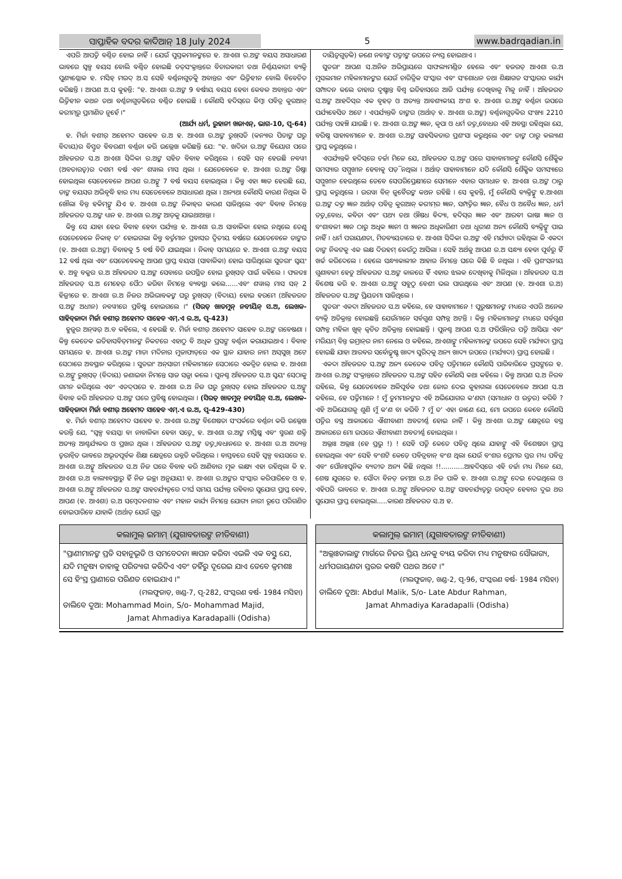ସାପ୍ତାହିକ ବଦର କାଦିଆନ୍ 18 July 2024 5 www.badrqadian.in
ଏପରି ଆପତ୍ତି ବର୍ଣ୍ଣିତ ହୋଇ ନାହିଁ । ଯେଉଁ ପୁସ୍ତକମାନଙ୍କରେ ହ. ଆଏଶା ର.ଅଙ୍କ ବୟସ ଅସାଧାରଣ ଭାବରେ ସ୍ୱଳ୍ପ ବୟସ ବୋଲି ବର୍ଣ୍ଣିତ ହୋଇଛି ତତ୍‌ସଂକ୍ରାନ୍ତରେ ବିଚାରକାରୀ ତଥା ନିର୍ଣ୍ଣୟକାରୀ ବ୍ୟକ୍ତି ପୁଣ୍ୟଶ୍ଳୋକ ହ. ମସିହ୍ ମଉଦ୍ ଅ.ସ ସେହି ବର୍ଣ୍ଣନାଗୁଡ଼ିକୁ ଅବାନ୍ତର ଏବଂ ଭିତ୍ତିହୀନ ବୋଲି ବିବେଚିତ କରିଛନ୍ତି । ଆପଣ ଅ.ସ କୁହନ୍ତି: "ହ. ଆଏଶା ର.ଅଙ୍କ 9 ବର୍ଷୀୟ ବୟସ ହେବା କେବଳ ଅବାନ୍ତର ଏବଂ ଭିତ୍ତିହୀନ କଥନ ତଥା ବର୍ଣ୍ଣନାଗୁଡ଼ିକରେ ବର୍ଣ୍ଣିତ ହୋଇଛି । କୌଣସି ହଦିସ୍‌ରେ କିମ୍ବା ପବିତ୍ର କୁରଆନ୍ କରୀମ୍‌ରୁ ପ୍ରମାଣିତ ନୁହେଁ ।"
(ଆର୍ଯ୍ୟ ଧର୍ମ, ରୁହାନୀ ଖଜାଏନ୍, ଭାଗ-10, ପୃ-64)
ହ. ମିର୍ଜା ବଶୀର୍ ଅହେମଦ ସାହେବ ର.ଅ ହ. ଆଏଶା ର.ଅଙ୍କ ରୁଖ୍‌ସତି (କନ୍ୟାର ପିତାଙ୍କ ଘରୁ ବିଦାୟ)ର ବିସ୍ତୃତ ବିବରଣୀ ବର୍ଣ୍ଣନା କରି ଉଲ୍ଲେଖ କରିଛନ୍ତି ଯେ: "ହ. ଖଦିଜା ର.ଅଙ୍କ ବିୟୋଗ ପରେ ଆଁହଜରତ ସ.ଅ ଆଏଶା ସିଦ୍ଦିକା ର.ଅଙ୍କ ସହିତ ବିବାହ କରିଥିଲେ । ସେହି ସନ୍ ହେଉଛି ନବୱୀ (ଅବତାରତ୍ୱ)ର ଦଶମ ବର୍ଷ ଏବଂ ଶୱାଲ ମାସ ଥିଲା । ଯେତେବେଳେ ହ. ଆଏଶା ର.ଅଙ୍କ ରିଷ୍ତା ହୋଇଥିଲା ସେତେବେଳେ ଆପଣ ର.ଅଙ୍କୁ 7 ବର୍ଷ ବୟସ ହୋଇଥିଲା । କିନ୍ତୁ ଏହା ଜ୍ଞାତ ହେଉଛି ଯେ, ତାଙ୍କ ବୟସର ଅଭିବୃଦ୍ଧି ହାର ମଧ୍ୟ ସେତେବେଳେ ଅସାଧାରଣ ଥିଲା । ଅନ୍ୟଥା କୌଣସି କାରଣ ନିଥିଲା କି ଖୌଲା ବିନ୍ତ୍ ହକିମ୍‌ଙ୍କୁ ଯିଏ ହ. ଆଏଶା ର.ଅଙ୍କ ନିକାହ୍‌ର କାରଣ ସାଜିଥିଲେ ଏବଂ ବିବାହ ନିମନ୍ତେ ଆଁହଜରତ ସ.ଅଙ୍କ ଧ୍ୟାନ ହ. ଆଏଶା ର.ଅଙ୍କ ଆଡ଼କୁ ଯାଇଥାଆନ୍ତା ।
କିନ୍ତୁ ସେ ଯାହା ହେଉ ବିବାହ ହେବା ପର୍ଯ୍ୟନ୍ତ ହ. ଆଏଶା ର.ଅ ସାବାଳିକା ହୋଇ ନଥିଲେ ତେଣୁ ସେତେବେଳେ ନିକାହ୍ ତ' ହୋଇଗଲା କିନ୍ତୁ ବର୍ତ୍ତମାନ ପ୍ରବାସର ଦ୍ୱିତୀୟ ବର୍ଷରେ ଯେତେବେଳେ ତାଙ୍କର (ହ. ଆଏଶା ର.ଅଙ୍କ) ବିବାହକୁ 5 ବର୍ଷ ବିତି ଯାଇଥିଲା । ନିକାହ୍ ସମୟରେ ହ. ଆଏଶା ର.ଅଙ୍କ ବୟସ 12 ବର୍ଷ ଥିଲା ଏବଂ ସେତେବେଳକୁ ଆପଣ ପ୍ରାପ୍ତ ବୟସା (ସାବାଳିକା) ହୋଇ ସାରିଥିଲେ। ସୁତରାଂ ସ୍ୱୟଂ ହ. ଅବୁ ବକ୍କର ର.ଅ ଆଁହଜରତ ସ.ଅଙ୍କ ସେବାରେ ଉପସ୍ଥିତ ହୋଇ ରୁଖ୍‌ସତ୍ ପାଇଁ କହିଲେ । ଫଳତଃ ଆଁହଜରତ୍ ସ.ଅ ମେହେର୍ ପୈଠ କରିବା ନିମନ୍ତେ ବ୍ୟବସ୍ଥା କଲେ......ଏବଂ ଶୱାଲ୍ ମାସ ସନ୍ 2 ହିଜ୍ରୀରେ ହ. ଆଏଶା ର.ଅ ନିଜର ଅଭିଭାବକଙ୍କ ଘରୁ ରୁଖ୍‌ସତ୍ (ବିଦାୟ) ହୋଇ ହରମେ (ଆଁହଜରତ ସ.ଅଙ୍କ ଅଧୀନ) ନବୱୀରେ ପ୍ରବିଷ୍ଟ ହୋଇଗଲେ ।" (ସିରତ୍ ଖାତମୁନ୍ ନବୀୟିନ୍ ସ.ଅ, ଲେଖକ-ସାହିବ୍‌ଜାଦା ମିର୍ଜା ବଶୀର୍ ଅହେମଦ ସାହେବ ଏମ୍.ଏ ର.ଅ, ପୃ-423)
ହୁଜୁର ଅନ୍‌ୱର୍ ଅ.ବ କହିଲେ, ଏ ହେଉଛି ହ. ମିର୍ଜା ବଶୀର୍ ଅହେମଦ ସାହେବ ର.ଅଙ୍କ ଗବେଷଣା । କିନ୍ତୁ କେତେକ ଇତିହାସବିତ୍‌ମାନଙ୍କ ନିକଟରେ ଏହାଠୁ ବି ଅଧିକ ପ୍ରସଙ୍ଗ ବର୍ଣ୍ଣନା କରାଯାଇଥାଏ । ବିବାହ ସମୟରେ ହ. ଆଏଶା ର.ଅଙ୍କ ମାତା ମଦିନାର ମୁଜାଫାତ୍‌ରେ ଏକ ସ୍ଥାନ ଯାହାର ନାମ ଅସ୍‌ସୁଖ୍ ଅଟେ ସେଠାରେ ଅବସ୍ଥାନ କରିଥିଲେ । ସୁତରାଂ ଅନ୍‌ସାରୀ ମହିଳାମାନେ ସେଠାରେ ଏକତ୍ରିତ ହୋଇ ହ. ଆଏଶା ର.ଅଙ୍କୁ ରୁଖ୍‌ସତ୍ (ବିଦାୟ) ଜଣାଇବା ନିମନ୍ତେ ସାଜ ସଜ୍ଜା କଲେ । ପୁନଶ୍ଚ ଆଁହଜରତ ସ.ଅ ସ୍ୱୟଂ ସେଠାକୁ ଗମନ କରିଥିଲେ ଏବଂ ଏତଦ୍‌ପରେ ହ. ଆଏଶା ର.ଅ ନିଜ ଘରୁ ରୁଖ୍‌ସତ୍ ହୋଇ ଆଁହଜରତ ସ.ଅଙ୍କୁ ବିବାହ କରି ଆଁହଜରତ ସ.ଅଙ୍କ ଘରେ ପ୍ରବିଷ୍ଟ ହୋଇଥିଲା । (ସିରତ୍ ଖାତମୁନ୍ ନବୀୟିନ୍ ସ.ଅ, ଲେଖକ-ସାହିବ୍‌ଜାଦା ମିର୍ଜା ବଶୀର୍ ଅହେମଦ ସାହେବ ଏମ୍.ଏ ର.ଅ, ପୃ-429-430)
ହ. ମିର୍ଜା ବଶୀର୍ ଅହେମଦ ସାହେବ ହ. ଆଏଶା ର.ଅଙ୍କ ବିଶେଷତା ସଂପର୍କରେ ବର୍ଣ୍ଣନା କରି ଉଲ୍ଲେଖ କରନ୍ତି ଯେ, "ସ୍ୱଳ୍ପ ବୟସ୍କା ବା ନାବାଳିକା ହେବା ସତ୍ତ୍ୱେ ହ. ଆଏଶା ର.ଅଙ୍କ ମସ୍ତିଷ୍କ ଏବଂ ସ୍ମରଣ ଶକ୍ତି ଅତ୍ୟନ୍ତ ଆଶ୍ଚର୍ଯ୍ୟକର ଓ ପ୍ରଖର ଥିଲା । ଆଁହଜରତ ସ.ଅଙ୍କ ତତ୍ତ୍ୱାବଧାନରେ ହ. ଆଏଶା ର.ଅ ଅତ୍ୟନ୍ତ ତ୍ୱରାନ୍ୱିତ ଭାବରେ ଅଭୂତପୂର୍ବକ ଶିକ୍ଷା କ୍ଷେତ୍ରରେ ଉନ୍ନତି କରିଥିଲେ । ବାସ୍ତବରେ ସେହି ସ୍ୱଳ୍ପ ବୟସରେ ହ. ଆଏଶା ର.ଅଙ୍କୁ ଆଁହଜରତ ସ.ଅ ନିଜ ଘରେ ବିବାହ କରି ଆଣିବାର ମୂଳ ଲକ୍ଷ୍ୟ ଏହା ରହିଥିଲା କି ହ. ଆଏଶା ର.ଅ ବାଲ୍ୟାବସ୍ଥାରୁ ହିଁ ନିଜ ଇଚ୍ଛା ଅନୁଯାୟୀ ହ. ଆଏଶା ର.ଅଙ୍କର ସଂସ୍କାର କରିପାରିବେ ଓ ହ. ଆଏଶା ର.ଅଙ୍କୁ ଆଁହଜରତ ସ.ଅଙ୍କ ସାହଚର୍ଯ୍ୟତ୍ୱରେ ଦୀର୍ଘ ସମୟ ପର୍ଯ୍ୟନ୍ତ ରହିବାର ସୁଯୋଗ ପ୍ରାପ୍ତ ହେବ, ଆପଣ (ହ. ଆଏଶା) ର.ଅ ସମ୍ବେଦନଶୀଳ ଏବଂ ମହାନ କାର୍ଯ୍ୟ ନିମନ୍ତେ ଯୋଗ୍ୟ ନାରୀ ରୂପେ ପରିଗଣିତ ହୋଇପାରିବେ ଯାହାକି (ଅର୍ଥାତ୍ ଯେଉଁ ଗୁରୁ
ଦାୟିତ୍ୱଗୁଡ଼ିକ) ଜଣେ ନବୀଙ୍କ ପତ୍ନୀଙ୍କ ଉପରେ ନ୍ୟସ୍ତ ହୋଇଥାଏ ।
ସୁତରାଂ ଆପଣ ସ.ଅନିଜ ଅଭିପ୍ରାୟରେ ସାଫଲ୍ୟମଣ୍ଡିତ ହେଲେ ଏବଂ ହଜରତ୍ ଆଏଶା ର.ଅ ମୁସଲମାନ ମହିଳାମାନଙ୍କର ଯେଉଁ ଚାରିତ୍ରିକ ସଂସ୍କାର ଏବଂ ସଂଶୋଧନ ତଥା ଶିକ୍ଷାଗତ ସଂସ୍କାରର କାର୍ଯ୍ୟ ସମ୍ପାଦନ କଲେ ତାହାର ଦୃଷ୍ଟାନ୍ତ ବିଶ୍ୱ ଇତିହାସରେ ଆଜି ପର୍ଯ୍ୟନ୍ତ ଦେଖିବାକୁ ମିଳୁ ନାହିଁ । ଆଁହଜରତ ସ.ଅଙ୍କ ଆହଦିସ୍‌ର ଏକ ବୃହତ୍ ଓ ଅତ୍ୟନ୍ତ ଆବଶ୍ୟକୀୟ ଅଂଶ ହ. ଆଏଶା ର.ଅଙ୍କ ବର୍ଣ୍ଣନା ଉପରେ ପର୍ଯ୍ୟବେସିତ ଅଟେ । ଏପର୍ଯ୍ୟନ୍ତକି ତାଙ୍କର (ଅର୍ଥାତ୍ ହ. ଆଏଶା ର.ଅଙ୍କ) ବର୍ଣ୍ଣନାଗୁଡ଼ିକର ସଂଖ୍ୟା 2210 ପର୍ଯ୍ୟନ୍ତ ପହଞ୍ଚି ଯାଉଛି । ହ. ଆଏଶା ର.ଅଙ୍କ ଜ୍ଞାନ, କୃପା ଓ ଧର୍ମ ତତ୍ତ୍ୱବୋଧର ଏହି ଅବସ୍ଥା ରହିଥିଲା ଯେ, ବରିଷ୍ଠ ସାହାବାମାନେ ହ. ଆଏଶା ର.ଅଙ୍କ ସାହସିକତାର ପ୍ରଶଂସା କରୁଥିଲେ ଏବଂ ତାଙ୍କ ଠାରୁ କଲ୍ୟାଣ ପ୍ରାପ୍ତ କରୁଥିଲେ ।
ଏପର୍ଯ୍ୟନ୍ତକି ହଦିସ୍‌ରେ ଚର୍ଚ୍ଚା ମିଳେ ଯେ, ଆଁହଜରତ ସ.ଅଙ୍କ ପରେ ସାହାବାମାନଙ୍କୁ କୌଣସି ଶୈକ୍ଷିକ ସମସ୍ୟାର ସମ୍ମୁଖୀନ ହେବାକୁ ପଡ଼ି ନଥିଲା । ଅର୍ଥାତ୍ ସାହାବାମାନେ ଯଦି କୌଣସି ଶୈକ୍ଷିକ ସମସ୍ୟାରେ ସମ୍ମୁଖୀନ ହେଉଥିଲେ ତେବେ ସେପରିପ୍ରେକ୍ଷୀରେ ସେମାନେ ଏହାର ସମାଧାନ ହ. ଆଏଶା ର.ଅଙ୍କ ଠାରୁ ପ୍ରାପ୍ତ କରୁଥିଲେ । ଉରୱା ବିନ୍ ଜୁବୈରଙ୍କ କଥନ ରହିଛି । ସେ କୁହନ୍ତି, ମୁଁ କୌଣସି ବ୍ୟକ୍ତିଙ୍କୁ ହ.ଆଏଶା ର.ଅଙ୍କ ଦତ୍ତ ଜ୍ଞାନ ଅର୍ଥାତ୍ ପବିତ୍ର କୁରଆନ୍ କରୀମ୍‌ର ଜ୍ଞାନ, ସମ୍ପତ୍ତିର ଜ୍ଞାନ, ବୈଧ ଓ ଅବୈଧ ଜ୍ଞାନ, ଧର୍ମ ତତ୍ତ୍ୱବୋଧ, କବିତା ଏବଂ ପଥ୍ୟ ତଥା ଔଷଧ ବିଦ୍ୟା, ହଦିସ୍‌ର ଜ୍ଞାନ ଏବଂ ଆରବୀ ଭାଷା ଜ୍ଞାନ ଓ ବଂଶାବଳୀ ଜ୍ଞାନ ଠାରୁ ଅଧିକ ଜ୍ଞାନୀ ଓ ଜ୍ଞାନର ଅଧିକାରିଣୀ ତଥା ଧୂରୀଣ ଅନ୍ୟ କୌଣସି ବ୍ୟକ୍ତିଙ୍କୁ ପାଇ ନାହିଁ । ଧର୍ମ ପରାୟଣତା, ମିତବ୍ୟୟତାରେ ହ. ଆଏଶା ସିଦ୍ଦିକା ର.ଅଙ୍କ ଏହି ମର୍ଯ୍ୟାଦା ରହିଥିଲା କି ଏକଦା ତାଙ୍କ ନିକଟକୁ ଏକ ଲକ୍ଷ ଦିରହମ୍ କେଉଁଠୁ ଆସିଲା । ସେହି ଅର୍ଥକୁ ଆପଣ ର.ଅ ସନ୍ଧ୍ୟା ହେବା ପୂର୍ବରୁ ହିଁ ଖର୍ଚ୍ଚ କରିଦେଲେ । ହେଲେ ସନ୍ଧ୍ୟାକାଳୀନ ଆହାର ନିମନ୍ତେ ଘରେ କିଛି ବି ନଥିଲା । ଏହି ପ୍ରଶଂସନୀୟ ଗୁଣାବଳୀ ହେତୁ ଆଁହଜରତ ସ.ଅଙ୍କ କାଳରେ ହିଁ ଏହାର ଝଲକ ଦେଖିବାକୁ ମିଳିଥିଲା । ଆଁହଜରତ ସ.ଅ ବିଶେଷ କରି ହ. ଆଏଶା ର.ଅଙ୍କୁ ସବୁଠୁ ବେଶୀ ଭଲ ପାଉଥିଲେ ଏବଂ ଆପଣ (ହ. ଆଏଶା ର.ଅ) ଆଁହଜରତ ସ.ଅଙ୍କ ପ୍ରିୟତମା ସାଜିଥିଲେ ।
ସୁତରାଂ ଏକଦା ଆଁହଜରତ ସ.ଅ କହିଲେ, ହେ ସାହାବାମାନେ ! ପୁରୁଷମାନଙ୍କ ମଧ୍ୟରେ ଏପରି ଅନେକ ବ୍ୟକ୍ତି ଅତିକ୍ରାନ୍ତ ହୋଇଛନ୍ତି ଯେଉଁମାନେ ସର୍ବଗୁଣ ସମ୍ପନ୍ନ ଅଟନ୍ତି । କିନ୍ତୁ ମହିଳାମାନଙ୍କ ମଧ୍ୟରେ ସର୍ବଗୁଣ ସମ୍ପନ୍ନ ମହିଳା ଖୁବ୍ କ୍ୱଚିତ ଅତିକ୍ରାନ୍ତ ହୋଇଛନ୍ତି । ପୁନଶ୍ଚ ଆପଣ ସ.ଅ ଫରିଔନ୍‌ର ପତ୍ନି ଆସିୟା ଏବଂ ମରିୟମ୍ ବିନ୍ତ୍ ଇମ୍ରାନ୍‌ର ନାମ ନେଲେ ଓ କହିଲେ, ଆଏଶାଙ୍କୁ ମହିଳାମାନଙ୍କ ଉପରେ ସେହି ମର୍ଯ୍ୟାଦା ପ୍ରାପ୍ତ ହୋଇଛି ଯାହା ଆରବର ସର୍ବୋତ୍କୃଷ୍ଟ ଖାଦ୍ୟ ସୁରିଦ୍‌କୁ ଅନ୍ୟ ଖାଦ୍ୟ ଉପରେ (ମର୍ଯ୍ୟାଦା) ପ୍ରାପ୍ତ ହୋଇଛି ।
ଏକଦା ଆଁହଜରତ ସ.ଅଙ୍କ ଅନ୍ୟ କେତେକ ପବିତ୍ର ପତ୍ନିମାନେ କୌଣସି ପାରିବାରିକେ ପ୍ରସଙ୍ଗରେ ହ. ଆଏଶା ର.ଅଙ୍କ ସଂକ୍ରାନ୍ତରେ ଆଁହଜରତ ସ.ଅଙ୍କ ସହିତ କୌଣସି କଥା କହିଲେ । କିନ୍ତୁ ଆପଣ ସ.ଅ ନିରବ ରହିଲେ, କିନ୍ତୁ ଯେତେବେଳେ ଅଳିପୂର୍ବକ ତଥା ଜୋର ଦେଇ କୁହାଗଲା ସେତେବେଳେ ଆପଣ ସ.ଅ କହିଲେ, ହେ ପତ୍ନିମାନେ ! ମୁଁ ତୁମମାନଙ୍କର ଏହି ଅଭିଯୋଗର କ'ଣଟା (ସମାଧାନ ଓ ଉତ୍ତର) କରିବି ? ଏହି ଅଭିଯୋଗକୁ ଶୁଣି ମୁଁ କ'ଣ ବା କରିବି ? ମୁଁ ତ' ଏହା ଜାଣେ ଯେ, ମୋ ଉପରେ କେବେ କୌଣସି ପତ୍ନିର ବସ୍ତ୍ର ଆକାରରେ ଐଶୀବାଣୀ ଅବତୀର୍ଣ୍ଣ ହୋଇ ନାହିଁ । କିନ୍ତୁ ଆଏଶା ର.ଅଙ୍କ କ୍ଷେତ୍ରରେ ବସ୍ତ୍ର ଆକାରରେ ମୋ ଉପରେ ଐଶୀବାଣୀ ଅବତୀର୍ଣ୍ଣ ହୋଇଥିଲା ।
ଅଲ୍ଲାଃ ଅଲ୍ଲାଃ (ହେ ପ୍ରଭୁ !) ! ସେହି ପତ୍ନି କେତେ ପବିତ୍ର ଥିଲେ ଯାହାଙ୍କୁ ଏହି ବିଶେଷତା ପ୍ରାପ୍ତ ହୋଇଥିଲା ଏବଂ ସେହି ବଂଶଟି କେଡ଼େ ପବିତ୍ରବାନ୍ ବଂଶ ଥିଲା ଯେଉଁ ବଂଶର ପ୍ରେମର ସ୍ତର ମଧ୍ୟ ପବିତ୍ର ଏବଂ ପୌନଃପୁନିକ ବ୍ୟତୀତ ଅନ୍ୟ କିଛି ନଥିଲା !!...........ଆହଦିସ୍‌ରେ ଏହି ଚର୍ଚ୍ଚା ମଧ୍ୟ ମିଳେ ଯେ, ଶେଷ ଯୁଗରେ ହ. ସୌଦା ବିନତ୍ ଜମ୍‌ଆ ର.ଅ ନିଜ ପାଳି ହ. ଆଏଶା ର.ଅଙ୍କୁ ଦେଇ ଦେଇଥିଲେ ଓ ଏହିପରି ଭାବରେ ହ. ଆଏଶା ର.ଅଙ୍କୁ ଆଁହଜରତ ସ.ଅଙ୍କ ସାହଚର୍ଯ୍ୟତ୍ୱରୁ ଉପକୃତ ହେବାର ଦୁଇ ଥର ସୁଯୋଗ ପ୍ରାପ୍ତ ହୋଇଥିଲା.....କାରଣ ଆଁହଜରତ ସ.ଅ ହ.
କଲାମୁଲ୍ ଇମାମ୍ (ଯୁଗାବତାରଙ୍କ ନୀତିବାଣୀ)
"ପ୍ରାଣୀମାନଙ୍କ ପ୍ରତି ସହାନୁଭୂତି ଓ ସମବେଦନା ଜ୍ଞାପନ କରିବା ଏଭଳି ଏକ ବସ୍ତୁ ଯେ, ଯଦି ମନୁଷ୍ୟ ତାହାକୁ ପରିତ୍ୟାଗ କରିଦିଏ ଏବଂ ତହିଁରୁ ଦୂରେଇ ଯାଏ ତେବେ କ୍ରମଶଃ ସେ ହିଂସ୍ର ପ୍ରାଣୀରେ ପରିଣତ ହୋଇଯାଏ ।"
(ମଲଫୁଜାତ୍, ଖଣ୍ଡ-7, ପୃ-282, ସଂସ୍କରଣ ବର୍ଷ- 1984 ମସିହା)
ତାଲିବେ ଦୁଆ: Mohammad Moin, S/o- Mohammad Majid,
Jamat Ahmadiya Karadapalli (Odisha)
କଲାମୁଲ୍ ଇମାମ୍ (ଯୁଗାବତାରଙ୍କ ନୀତିବାଣୀ)
"ଅଲ୍ଲାଃତାଲାଙ୍କ ମାର୍ଗରେ ନିଜର ପ୍ରିୟ ଧନକୁ ବ୍ୟୟ କରିବା ମଧ୍ୟ ମନୁଷ୍ୟର ସୌଭାଗ୍ୟ, ଧର୍ମପରାୟଣତା ସ୍ତରର କଷଟି ପଥର ଅଟେ ।"
(ମଲଫୁଜାତ୍, ଖଣ୍ଡ-2, ପୃ-96, ସଂସ୍କରଣ ବର୍ଷ- 1984 ମସିହା)
ତାଲିବେ ଦୁଆ: Abdul Malik, S/o- Late Abdur Rahman,
Jamat Ahmadiya Karadapalli (Odisha)